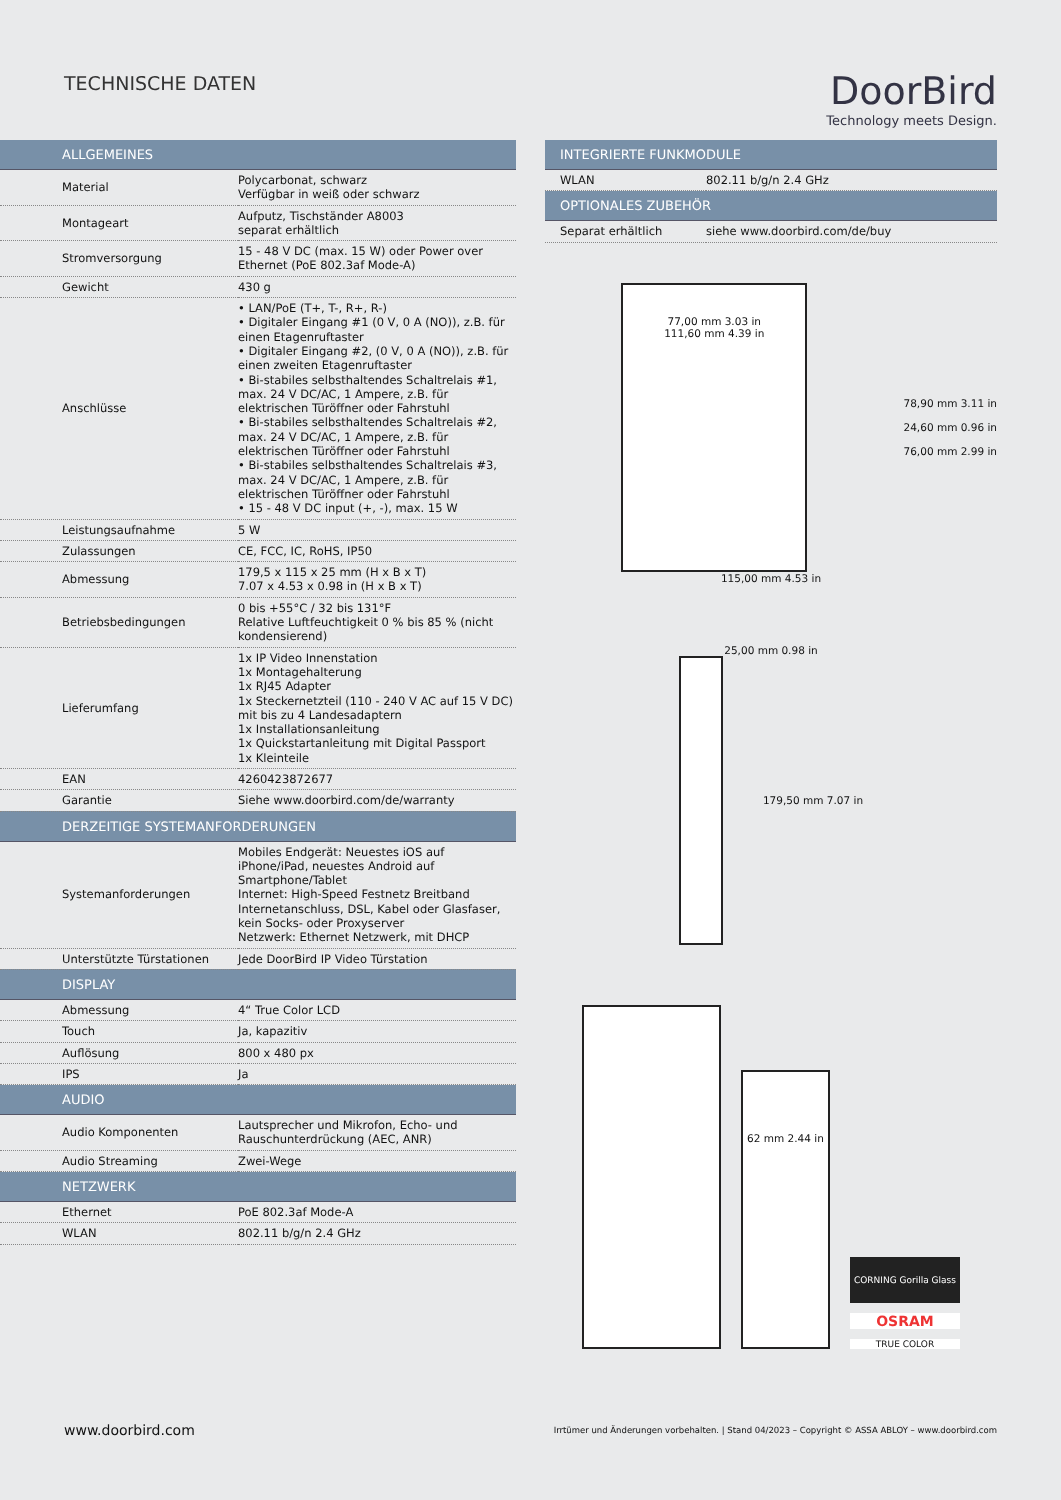TECHNISCHE DATEN
DoorBird
Technology meets Design.
| ALLGEMEINES | |
| --- | --- |
| Material | Polycarbonat, schwarz Verfügbar in weiß oder schwarz |
| Montageart | Aufputz, Tischständer A8003 separat erhältlich |
| Stromversorgung | 15 - 48 V DC (max. 15 W) oder Power over Ethernet (PoE 802.3af Mode-A) |
| Gewicht | 430 g |
| Anschlüsse | • LAN/PoE (T+, T-, R+, R-) • Digitaler Eingang #1 (0 V, 0 A (NO)), z.B. für einen Etagenruftaster • Digitaler Eingang #2, (0 V, 0 A (NO)), z.B. für einen zweiten Etagenruftaster • Bi-stabiles selbsthaltendes Schaltrelais #1, max. 24 V DC/AC, 1 Ampere, z.B. für elektrischen Türöffner oder Fahrstuhl • Bi-stabiles selbsthaltendes Schaltrelais #2, max. 24 V DC/AC, 1 Ampere, z.B. für elektrischen Türöffner oder Fahrstuhl • Bi-stabiles selbsthaltendes Schaltrelais #3, max. 24 V DC/AC, 1 Ampere, z.B. für elektrischen Türöffner oder Fahrstuhl • 15 - 48 V DC input (+, -), max. 15 W |
| Leistungsaufnahme | 5 W |
| Zulassungen | CE, FCC, IC, RoHS, IP50 |
| Abmessung | 179,5 x 115 x 25 mm (H x B x T) 7.07 x 4.53 x 0.98 in (H x B x T) |
| Betriebsbedingungen | 0 bis +55°C / 32 bis 131°F Relative Luftfeuchtigkeit 0 % bis 85 % (nicht kondensierend) |
| Lieferumfang | 1x IP Video Innenstation 1x Montagehalterung 1x RJ45 Adapter 1x Steckernetzteil (110 - 240 V AC auf 15 V DC) mit bis zu 4 Landesadaptern 1x Installationsanleitung 1x Quickstartanleitung mit Digital Passport 1x Kleinteile |
| EAN | 4260423872677 |
| Garantie | Siehe www.doorbird.com/de/warranty |
| DERZEITIGE SYSTEMANFORDERUNGEN | |
| Systemanforderungen | Mobiles Endgerät: Neuestes iOS auf iPhone/iPad, neuestes Android auf Smartphone/Tablet Internet: High-Speed Festnetz Breitband Internetanschluss, DSL, Kabel oder Glasfaser, kein Socks- oder Proxyserver Netzwerk: Ethernet Netzwerk, mit DHCP |
| Unterstützte Türstationen | Jede DoorBird IP Video Türstation |
| DISPLAY | |
| Abmessung | 4“ True Color LCD |
| Touch | Ja, kapazitiv |
| Auflösung | 800 x 480 px |
| IPS | Ja |
| AUDIO | |
| Audio Komponenten | Lautsprecher und Mikrofon, Echo- und Rauschunterdrückung (AEC, ANR) |
| Audio Streaming | Zwei-Wege |
| NETZWERK | |
| Ethernet | PoE 802.3af Mode-A |
| WLAN | 802.11 b/g/n 2.4 GHz |
| INTEGRIERTE FUNKMODULE | |
| --- | --- |
| WLAN | 802.11 b/g/n 2.4 GHz |
| OPTIONALES ZUBEHÖR | |
| Separat erhältlich | siehe www.doorbird.com/de/buy |
77,00 mm 3.03 in
111,60 mm 4.39 in
78,90 mm 3.11 in
24,60 mm 0.96 in
76,00 mm 2.99 in
115,00 mm 4.53 in
25,00 mm 0.98 in
179,50 mm 7.07 in
62 mm 2.44 in
CORNING Gorilla Glass
OSRAM
TRUE COLOR
www.doorbird.com Irrtümer und Änderungen vorbehalten. | Stand 04/2023 – Copyright © ASSA ABLOY – www.doorbird.com